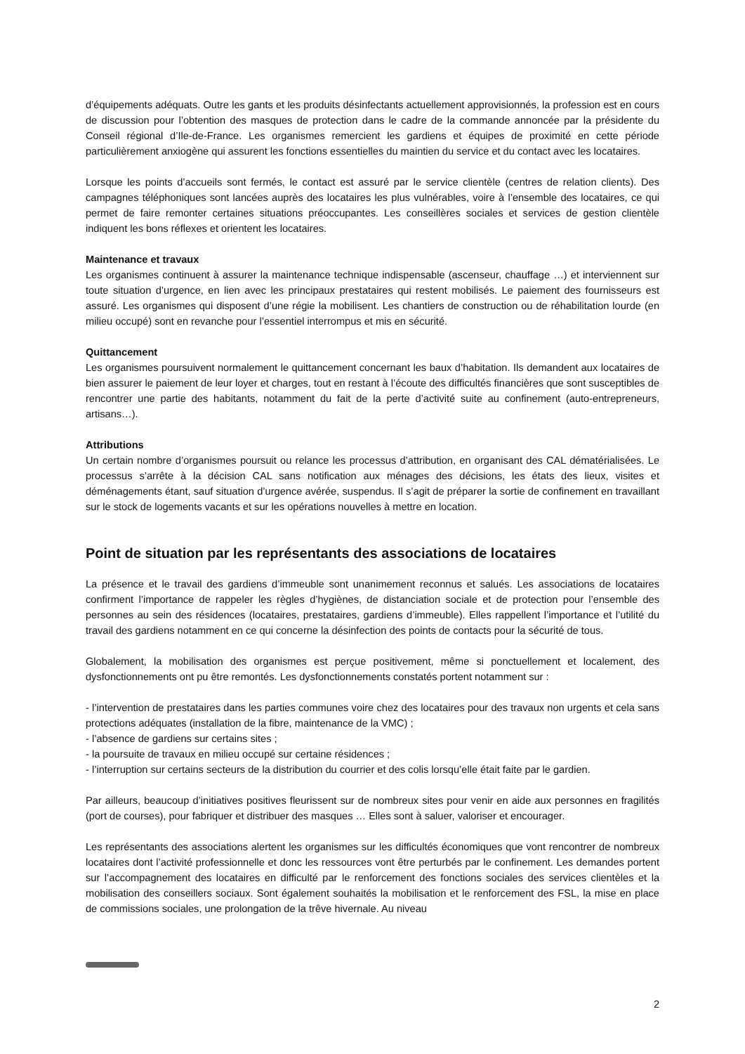d’équipements adéquats. Outre les gants et les produits désinfectants actuellement approvisionnés, la profession est en cours de discussion pour l’obtention des masques de protection dans le cadre de la commande annoncée par la présidente du Conseil régional d’Ile-de-France. Les organismes remercient les gardiens et équipes de proximité en cette période particulièrement anxiogène qui assurent les fonctions essentielles du maintien du service et du contact avec les locataires.
Lorsque les points d’accueils sont fermés, le contact est assuré par le service clientèle (centres de relation clients). Des campagnes téléphoniques sont lancées auprès des locataires les plus vulnérables, voire à l’ensemble des locataires, ce qui permet de faire remonter certaines situations préoccupantes. Les conseillères sociales et services de gestion clientèle indiquent les bons réflexes et orientent les locataires.
Maintenance et travaux
Les organismes continuent à assurer la maintenance technique indispensable (ascenseur, chauffage …) et interviennent sur toute situation d’urgence, en lien avec les principaux prestataires qui restent mobilisés. Le paiement des fournisseurs est assuré. Les organismes qui disposent d’une régie la mobilisent. Les chantiers de construction ou de réhabilitation lourde (en milieu occupé) sont en revanche pour l’essentiel interrompus et mis en sécurité.
Quittancement
Les organismes poursuivent normalement le quittancement concernant les baux d’habitation. Ils demandent aux locataires de bien assurer le paiement de leur loyer et charges, tout en restant à l’écoute des difficultés financières que sont susceptibles de rencontrer une partie des habitants, notamment du fait de la perte d’activité suite au confinement (auto-entrepreneurs, artisans…).
Attributions
Un certain nombre d’organismes poursuit ou relance les processus d’attribution, en organisant des CAL dématérialisées. Le processus s’arrête à la décision CAL sans notification aux ménages des décisions, les états des lieux, visites et déménagements étant, sauf situation d’urgence avérée, suspendus. Il s’agit de préparer la sortie de confinement en travaillant sur le stock de logements vacants et sur les opérations nouvelles à mettre en location.
Point de situation par les représentants des associations de locataires
La présence et le travail des gardiens d’immeuble sont unanimement reconnus et salués. Les associations de locataires confirment l’importance de rappeler les règles d’hygiènes, de distanciation sociale et de protection pour l’ensemble des personnes au sein des résidences (locataires, prestataires, gardiens d’immeuble). Elles rappellent l’importance et l’utilité du travail des gardiens notamment en ce qui concerne la désinfection des points de contacts pour la sécurité de tous.
Globalement, la mobilisation des organismes est perçue positivement, même si ponctuellement et localement, des dysfonctionnements ont pu être remontés. Les dysfonctionnements constatés portent notamment sur :
- l’intervention de prestataires dans les parties communes voire chez des locataires pour des travaux non urgents et cela sans protections adéquates (installation de la fibre, maintenance de la VMC) ;
- l’absence de gardiens sur certains sites ;
- la poursuite de travaux en milieu occupé sur certaine résidences ;
- l’interruption sur certains secteurs de la distribution du courrier et des colis lorsqu’elle était faite par le gardien.
Par ailleurs, beaucoup d’initiatives positives fleurissent sur de nombreux sites pour venir en aide aux personnes en fragilités (port de courses), pour fabriquer et distribuer des masques … Elles sont à saluer, valoriser et encourager.
Les représentants des associations alertent les organismes sur les difficultés économiques que vont rencontrer de nombreux locataires dont l’activité professionnelle et donc les ressources vont être perturbés par le confinement. Les demandes portent sur l’accompagnement des locataires en difficulté par le renforcement des fonctions sociales des services clientèles et la mobilisation des conseillers sociaux. Sont également souhaités la mobilisation et le renforcement des FSL, la mise en place de commissions sociales, une prolongation de la trêve hivernale. Au niveau
2